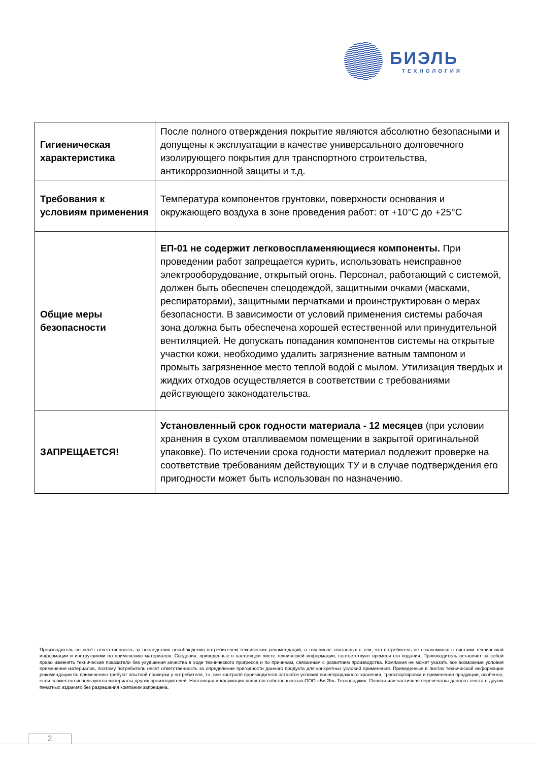БИЭЛЬ
ТЕХНОЛОГИЯ
| Гигиеническая характеристика | После полного отверждения покрытие являются абсолютно безопасными и допущены к эксплуатации в качестве универсального долговечного изолирующего покрытия для транспортного строительства, антикоррозионной защиты и т.д. |
| Требования к условиям применения | Температура компонентов грунтовки, поверхности основания и окружающего воздуха в зоне проведения работ: от +10°С до +25°С |
| Общие меры безопасности | ЕП-01 не содержит легковоспламеняющиеся компоненты. При проведении работ запрещается курить, использовать неисправное электрооборудование, открытый огонь. Персонал, работающий с системой, должен быть обеспечен спецодеждой, защитными очками (масками, респираторами), защитными перчатками и проинструктирован о мерах безопасности. В зависимости от условий применения системы рабочая зона должна быть обеспечена хорошей естественной или принудительной вентиляцией. Не допускать попадания компонентов системы на открытые участки кожи, необходимо удалить загрязнение ватным тампоном и промыть загрязненное место теплой водой с мылом. Утилизация твердых и жидких отходов осуществляется в соответствии с требованиями действующего законодательства. |
| ЗАПРЕЩАЕТСЯ! | Установленный срок годности материала - 12 месяцев (при условии хранения в сухом отапливаемом помещении в закрытой оригинальной упаковке). По истечении срока годности материал подлежит проверке на соответствие требованиям действующих ТУ и в случае подтверждения его пригодности может быть использован по назначению. |
Производитель не несёт ответственность за последствия несоблюдения потребителем технических рекомендаций, в том числе связанных с тем, что потребитель не ознакомился с листами технической информации и инструкциями по применению материалов. Сведения, приведенные в настоящем листе технической информации, соответствуют времени его издания. Производитель оставляет за собой право изменять технические показатели без ухудшения качества в ходе технического прогресса и по причинам, связанным с развитием производства. Компания не может указать все возможные условия применения материалов, поэтому потребитель несет ответственность за определение пригодности данного продукта для конкретных условий применения. Приведенные в листах технической информации рекомендации по применению требуют опытной проверки у потребителя, т.к. вне контроля производителя остаются условия послепродажного хранения, транспортировки и применения продукции, особенно, если совместно используются материалы других производителей. Настоящая информация является собственностью ООО «Би Эль Технолоджи». Полная или частичная перепечатка данного текста в других печатных изданиях без разрешения компании запрещена.
2